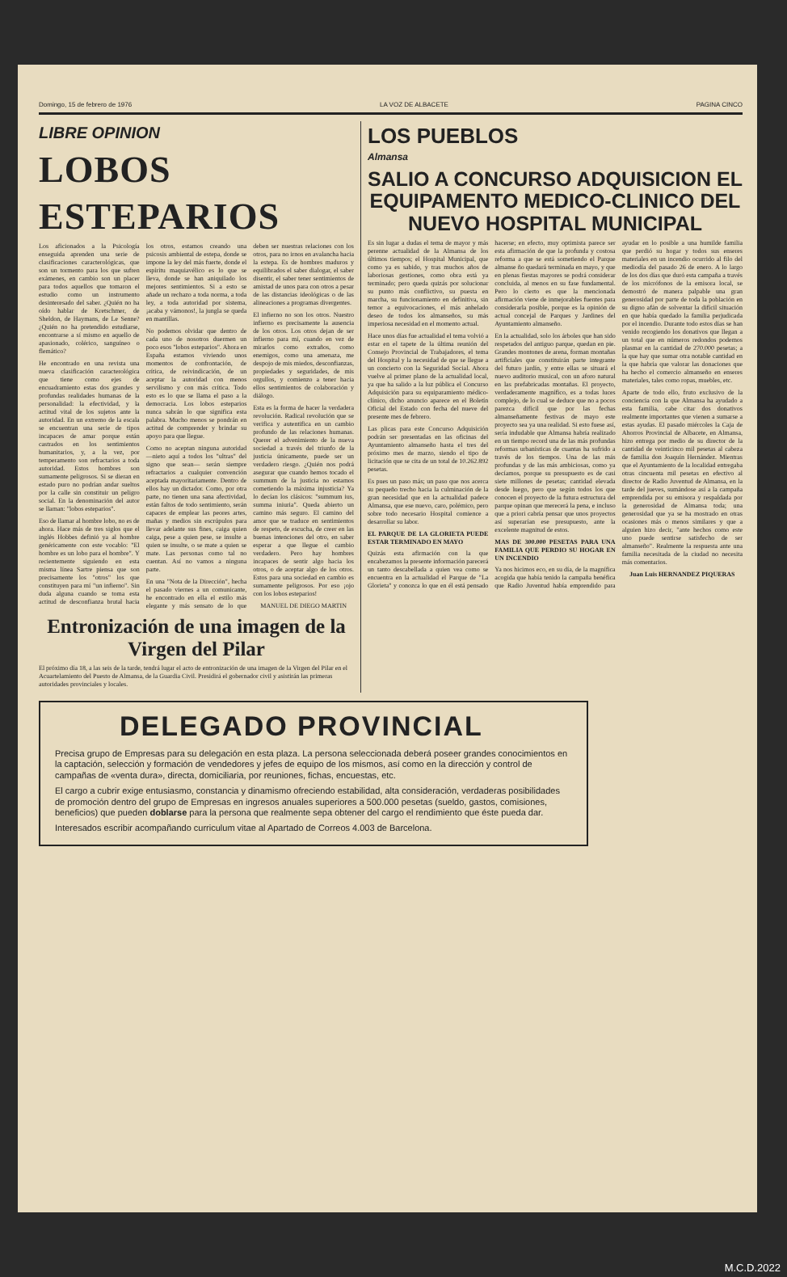Domingo, 15 de febrero de 1976 LA VOZ DE ALBACETE PAGINA CINCO
LIBRE OPINION
LOBOS ESTEPARIOS
Los aficionados a la Psicología enseguida aprenden una serie de clasificaciones caracterológicas, que son un tormento para los que sufren exámenes, en cambio son un placer para todos aquellos que tomaron el estudio como un instrumento desinteresado del saber. ¿Quién no ha oído hablar de Kretschmer, de Sheldon, de Haymans, de Le Senne? ¿Quién no ha pretendido estudiarse, encontrarse a sí mismo en aquello de apasionado, colérico, sanguíneo o flemático?
He encontrado en una revista una nueva clasificación caracterológica que tiene como ejes de encuadramiento estas dos grandes y profundas realidades humanas de la personalidad: la efectividad, y la actitud vital de los sujetos ante la autoridad. En un extremo de la escala se encuentran una serie de tipos incapaces de amar porque están castrados en los sentimientos humanitarios, y, a la vez, por temperamento son refractarios a toda autoridad. Estos hombres son sumamente peligrosos. Si se dieran en estado puro no podrían andar sueltos por la calle sin constituir un peligro social. En la denominación del autor se llaman: "lobos esteparios".
Eso de llamar al hombre lobo, no es de ahora. Hace más de tres siglos que el inglés Hobbes definió ya al hombre genéricamente con este vocablo: "El hombre es un lobo para el hombre". Y recientemente siguiendo en esta misma línea Sartre piensa que son precisamente los "otros" los que constituyen para mí "un infierno". Sin duda alguna cuando se toma esta actitud de desconfianza brutal hacia los otros, estamos creando una psicosis ambiental de estepa, donde se impone la ley del más fuerte, donde el espíritu maquiavélico es lo que se lleva, donde se han aniquilado los mejores sentimientos. Si a esto se añade un rechazo a toda norma, a toda ley, a toda autoridad por sistema, ¡acaba y vámonos!, la jungla se queda en mantillas.
No podemos olvidar que dentro de cada uno de nosotros duermen un poco esos "lobos esteparios". Ahora en España estamos viviendo unos momentos de confrontación, de crítica, de reivindicación, de un aceptar la autoridad con menos servilismo y con más crítica. Todo esto es lo que se llama el paso a la democracia. Los lobos esteparios nunca sabrán lo que significa esta palabra. Mucho menos se pondrán en actitud de comprender y brindar su apoyo para que llegue.
Como no aceptan ninguna autoridad —nieto aquí a todos los "ultras" del signo que sean— serán siempre refractarios a cualquier convención aceptada mayoritariamente. Dentro de ellos hay un dictador. Como, por otra parte, no tienen una sana afectividad, están faltos de todo sentimiento, serán capaces de emplear las peores artes, mañas y medios sin escrúpulos para llevar adelante sus fines, caiga quien caiga, pese a quien pese, se insulte a quien se insulte, o se mate a quien se mate. Las personas como tal no cuentan. Así no vamos a ninguna parte.
En una "Nota de la Dirección", hecha el pasado viernes a un comunicante, he encontrado en ella el estilo más elegante y más sensato de lo que deben ser nuestras relaciones con los otros, para no irnos en avalancha hacia la estepa. Es de hombres maduros y equilibrados el saber dialogar, el saber disentir, el saber tener sentimientos de amistad de unos para con otros a pesar de las distancias ideológicas o de las alineaciones a programas divergentes.
El infierno no son los otros. Nuestro infierno es precisamente la ausencia de los otros. Los otros dejan de ser infierno para mí, cuando en vez de mirarlos como extraños, como enemigos, como una amenaza, me despojo de mis miedos, desconfianzas, propiedades y seguridades, de mis orgullos, y comienzo a tener hacia ellos sentimientos de colaboración y diálogo.
Esta es la forma de hacer la verdadera revolución. Radical revolución que se verifica y autentifica en un cambio profundo de las relaciones humanas. Querer el advenimiento de la nueva sociedad a través del triunfo de la justicia únicamente, puede ser un verdadero riesgo. ¿Quién nos podrá asegurar que cuando hemos tocado el summum de la justicia no estamos cometiendo la máxima injusticia? Ya lo decían los clásicos: "summum ius, summa iniuria". Queda abierto un camino más seguro. El camino del amor que se traduce en sentimientos de respeto, de escucha, de creer en las buenas intenciones del otro, en saber esperar a que llegue el cambio verdadero. Pero hay hombres incapaces de sentir algo hacia los otros, o de aceptar algo de los otros. Estos para una sociedad en cambio es sumamente peligrosos. Por eso ¡ojo con los lobos esteparios!
MANUEL DE DIEGO MARTIN
Entronización de una imagen de la Virgen del Pilar
El próximo día 18, a las seis de la tarde, tendrá lugar el acto de entronización de una imagen de la Virgen del Pilar en el Acuartelamiento del Puesto de Almansa, de la Guardia Civil. Presidirá el gobernador civil y asistirán las primeras autoridades provinciales y locales.
LOS PUEBLOS
Almansa
SALIO A CONCURSO ADQUISICION EL EQUIPAMENTO MEDICO-CLINICO DEL NUEVO HOSPITAL MUNICIPAL
Es sin lugar a dudas el tema de mayor y más perenne actualidad de la Almansa de los últimos tiempos; el Hospital Municipal, que como ya es sabido, y tras muchos años de laboriosas gestiones, como obra está ya terminado; pero queda quizás por solucionar su punto más conflictivo, su puesta en marcha, su funcionamiento en definitiva, sin temor a equivocaciones, el más anhelado deseo de todos los almanseños, su más imperiosa necesidad en el momento actual.
Hace unos días fue actualidad el tema volvió a estar en el tapete de la última reunión del Consejo Provincial de Trabajadores, el tema del Hospital y la necesidad de que se llegue a un concierto con la Seguridad Social. Ahora vuelve al primer plano de la actualidad local, ya que ha salido a la luz pública el Concurso Adquisición para su equiparamiento médico-clínico, dicho anuncio aparece en el Boletín Oficial del Estado con fecha del nueve del presente mes de febrero.
Las plicas para este Concurso Adquisición podrán ser presentadas en las oficinas del Ayuntamiento almanseño hasta el tres del próximo mes de marzo, siendo el tipo de licitación que se cita de un total de 10.262.892 pesetas.
Es pues un paso más; un paso que nos acerca su pequeño trecho hacia la culminación de la gran necesidad que en la actualidad padece Almansa, que ese nuevo, caro, polémico, pero sobre todo necesario Hospital comience a desarrollar su labor.
EL PARQUE DE LA GLORIETA PUEDE ESTAR TERMINADO EN MAYO
Quizás esta afirmación con la que encabezamos la presente información parecerá un tanto descabellada a quien vea como se encuentra en la actualidad el Parque de "La Glorieta" y conozca lo que en él está pensado hacerse; en efecto, muy optimista parece ser esta afirmación de que la profunda y costosa reforma a que se está sometiendo el Parque almanse ño quedará terminada en mayo, y que en plenas fiestas mayores se podrá considerar concluida, al menos en su fase fundamental. Pero lo cierto es que la mencionada afirmación viene de inmejorables fuentes para considerarla posible, porque es la opinión de actual concejal de Parques y Jardines del Ayuntamiento almanseño.
En la actualidad, solo los árboles que han sido respetados del antiguo parque, quedan en pie. Grandes montones de arena, forman montañas artificiales que constituirán parte integrante del futuro jardín, y entre ellas se situará el nuevo auditorio musical, con un aforo natural en las prefabricadas montañas. El proyecto, verdaderamente magnífico, es a todas luces complejo, de lo cual se deduce que no a pocos parezca difícil que por las fechas almanseñamente festivas de mayo este proyecto sea ya una realidad. Si esto fuese así, sería indudable que Almansa habría realizado en un tiempo record una de las más profundas reformas urbanísticas de cuantas ha sufrido a través de los tiempos. Una de las más profundas y de las más ambiciosas, como ya decíamos, porque su presupuesto es de casi siete millones de pesetas; cantidad elevada desde luego, pero que según todos los que conocen el proyecto de la futura estructura del parque opinan que merecerá la pena, e incluso que a priori cabría pensar que unos proyectos así superarían ese presupuesto, ante la excelente magnitud de estos.
MAS DE 300.000 PESETAS PARA UNA FAMILIA QUE PERDIO SU HOGAR EN UN INCENDIO
Ya nos hicimos eco, en su día, de la magnífica acogida que había tenido la campaña benéfica que Radio Juventud había emprendido para ayudar en lo posible a una humilde familia que perdió su hogar y todos sus enseres materiales en un incendio ocurrido al filo del mediodía del pasado 26 de enero. A lo largo de los dos días que duró esta campaña a través de los micrófonos de la emisora local, se demostró de manera palpable una gran generosidad por parte de toda la población en su digno afán de solventar la difícil situación en que había quedado la familia perjudicada por el incendio. Durante todo estos días se han venido recogiendo los donativos que llegan a un total que en números redondos podemos plasmar en la cantidad de 270.000 pesetas; a la que hay que sumar otra notable cantidad en la que habría que valorar las donaciones que ha hecho el comercio almanseño en enseres materiales, tales como ropas, muebles, etc.
Aparte de todo ello, fruto exclusivo de la conciencia con la que Almansa ha ayudado a esta familia, cabe citar dos donativos realmente importantes que vienen a sumarse a estas ayudas. El pasado miércoles la Caja de Ahorros Provincial de Albacete, en Almansa, hizo entrega por medio de su director de la cantidad de veinticinco mil pesetas al cabeza de familia don Joaquín Hernández. Mientras que el Ayuntamiento de la localidad entregaba otras cincuenta mil pesetas en efectivo al director de Radio Juventud de Almansa, en la tarde del jueves, sumándose así a la campaña emprendida por su emisora y respaldada por la generosidad de Almansa toda; una generosidad que ya se ha mostrado en otras ocasiones más o menos similares y que a alguien hizo decir, "ante hechos como este uno puede sentirse satisfecho de ser almanseño". Realmente la respuesta ante una familia necesitada de la ciudad no necesita más comentarios.
Juan Luis HERNANDEZ PIQUERAS
DELEGADO PROVINCIAL
Precisa grupo de Empresas para su delegación en esta plaza. La persona seleccionada deberá poseer grandes conocimientos en la captación, selección y formación de vendedores y jefes de equipo de los mismos, así como en la dirección y control de campañas de «venta dura», directa, domiciliaria, por reuniones, fichas, encuestas, etc.
El cargo a cubrir exige entusiasmo, constancia y dinamismo ofreciendo estabilidad, alta consideración, verdaderas posibilidades de promoción dentro del grupo de Empresas en ingresos anuales superiores a 500.000 pesetas (sueldo, gastos, comisiones, beneficios) que pueden doblarse para la persona que realmente sepa obtener del cargo el rendimiento que éste pueda dar.
Interesados escribir acompañando curriculum vitae al Apartado de Correos 4.003 de Barcelona.
M.C.D.2022